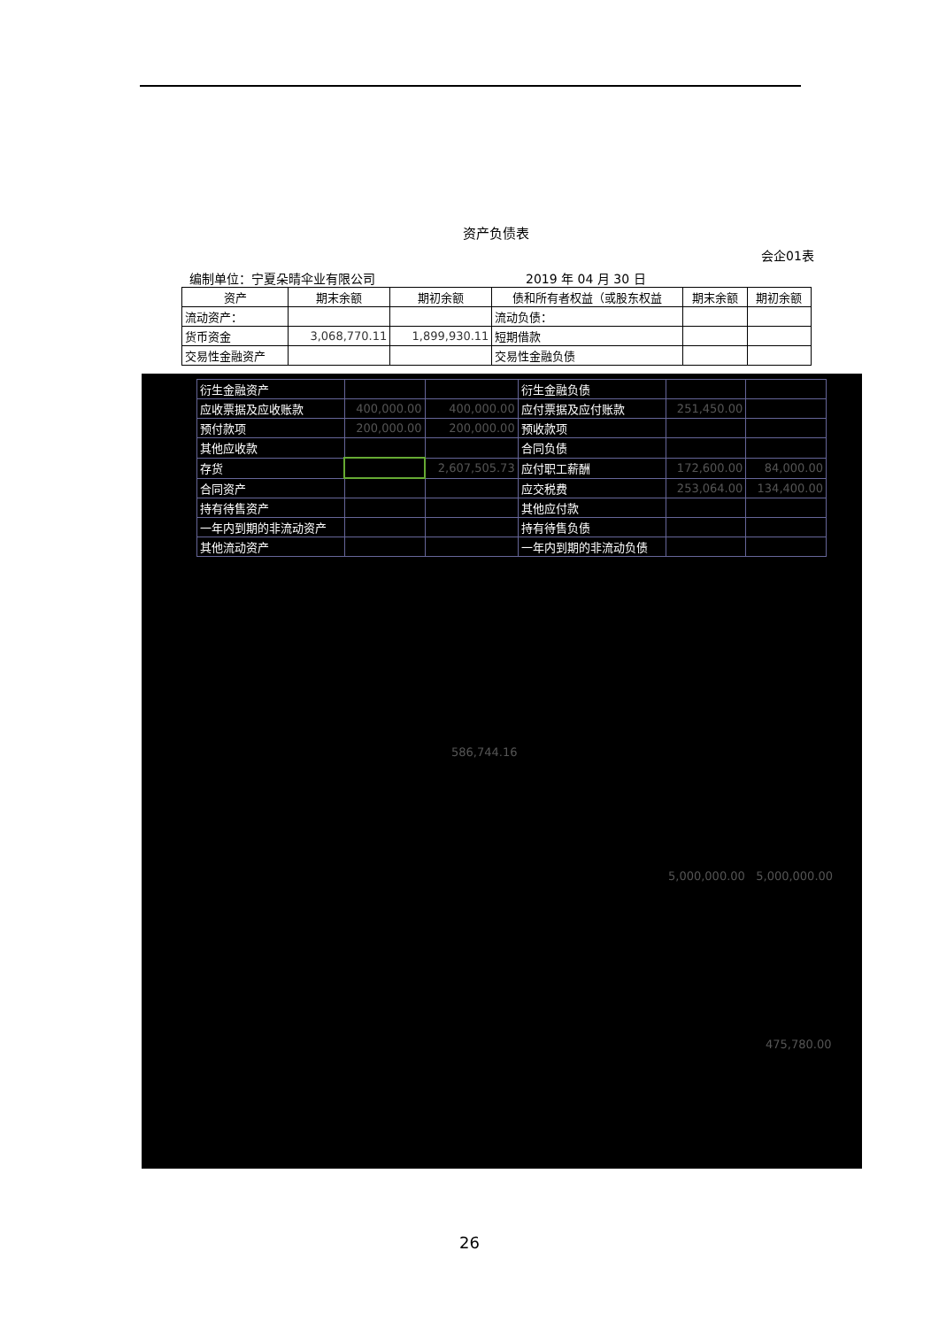资产负债表
会企01表
编制单位：宁夏朵晴伞业有限公司 2019 年 04 月 30 日
| 资产 | 期末余额 | 期初余额 | 债和所有者权益（或股东权益 | 期末余额 | 期初余额 |
| --- | --- | --- | --- | --- | --- |
| 流动资产： | | | 流动负债： | | |
| 货币资金 | 3,068,770.11 | 1,899,930.11 | 短期借款 | | |
| 交易性金融资产 | | | 交易性金融负债 | | |
| 衍生金融资产 | | | 衍生金融负债 | | |
| 应收票据及应收账款 | 400,000.00 | 400,000.00 | 应付票据及应付账款 | 251,450.00 | |
| 预付款项 | 200,000.00 | 200,000.00 | 预收款项 | | |
| 其他应收款 | | | 合同负债 | | |
| 存货 | | 2,607,505.73 | 应付职工薪酬 | 172,600.00 | 84,000.00 |
| 合同资产 | | | 应交税费 | 253,064.00 | 134,400.00 |
| 持有待售资产 | | | 其他应付款 | | |
| 一年内到期的非流动资产 | | | 持有待售负债 | | |
| 其他流动资产 | | | 一年内到期的非流动负债 | | |
586,744.16
5,000,000.00 5,000,000.00
475,780.00
26